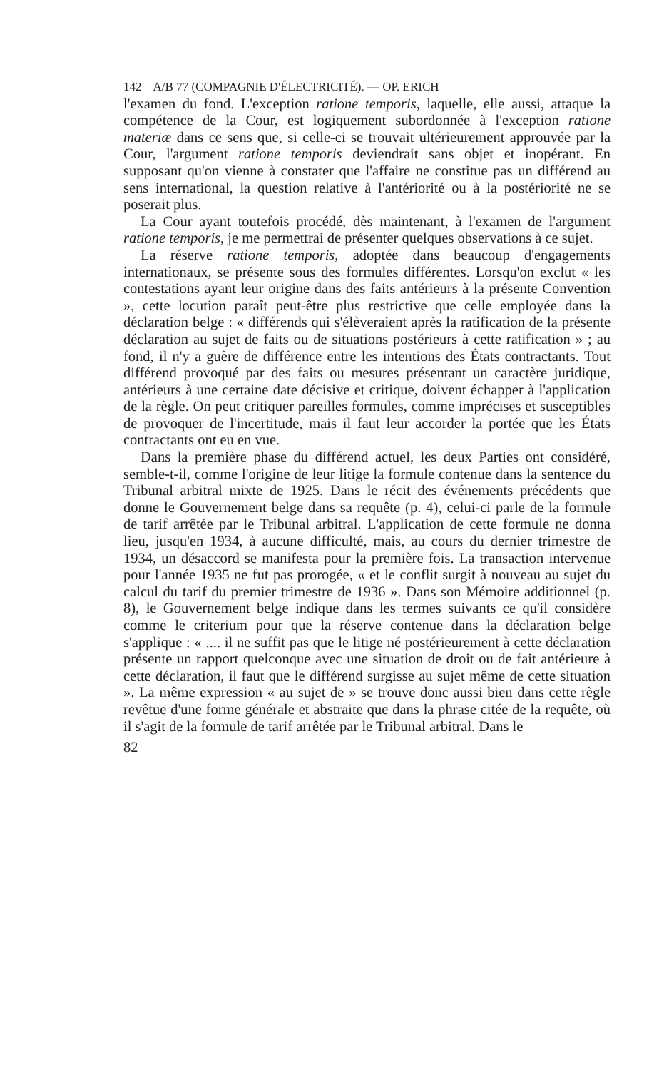142 A/B 77 (COMPAGNIE D'ÉLECTRICITÉ). — OP. ERICH
l'examen du fond. L'exception ratione temporis, laquelle, elle aussi, attaque la compétence de la Cour, est logiquement subordonnée à l'exception ratione materiæ dans ce sens que, si celle-ci se trouvait ultérieurement approuvée par la Cour, l'argument ratione temporis deviendrait sans objet et inopérant. En supposant qu'on vienne à constater que l'affaire ne constitue pas un différend au sens international, la question relative à l'antériorité ou à la postériorité ne se poserait plus.
La Cour ayant toutefois procédé, dès maintenant, à l'examen de l'argument ratione temporis, je me permettrai de présenter quelques observations à ce sujet.
La réserve ratione temporis, adoptée dans beaucoup d'engagements internationaux, se présente sous des formules différentes. Lorsqu'on exclut « les contestations ayant leur origine dans des faits antérieurs à la présente Convention », cette locution paraît peut-être plus restrictive que celle employée dans la déclaration belge : « différends qui s'élèveraient après la ratification de la présente déclaration au sujet de faits ou de situations postérieurs à cette ratification » ; au fond, il n'y a guère de différence entre les intentions des États contractants. Tout différend provoqué par des faits ou mesures présentant un caractère juridique, antérieurs à une certaine date décisive et critique, doivent échapper à l'application de la règle. On peut critiquer pareilles formules, comme imprécises et susceptibles de provoquer de l'incertitude, mais il faut leur accorder la portée que les États contractants ont eu en vue.
Dans la première phase du différend actuel, les deux Parties ont considéré, semble-t-il, comme l'origine de leur litige la formule contenue dans la sentence du Tribunal arbitral mixte de 1925. Dans le récit des événements précédents que donne le Gouvernement belge dans sa requête (p. 4), celui-ci parle de la formule de tarif arrêtée par le Tribunal arbitral. L'application de cette formule ne donna lieu, jusqu'en 1934, à aucune difficulté, mais, au cours du dernier trimestre de 1934, un désaccord se manifesta pour la première fois. La transaction intervenue pour l'année 1935 ne fut pas prorogée, « et le conflit surgit à nouveau au sujet du calcul du tarif du premier trimestre de 1936 ». Dans son Mémoire additionnel (p. 8), le Gouvernement belge indique dans les termes suivants ce qu'il considère comme le criterium pour que la réserve contenue dans la déclaration belge s'applique : « .... il ne suffit pas que le litige né postérieurement à cette déclaration présente un rapport quelconque avec une situation de droit ou de fait antérieure à cette déclaration, il faut que le différend surgisse au sujet même de cette situation ». La même expression « au sujet de » se trouve donc aussi bien dans cette règle revêtue d'une forme générale et abstraite que dans la phrase citée de la requête, où il s'agit de la formule de tarif arrêtée par le Tribunal arbitral. Dans le
82